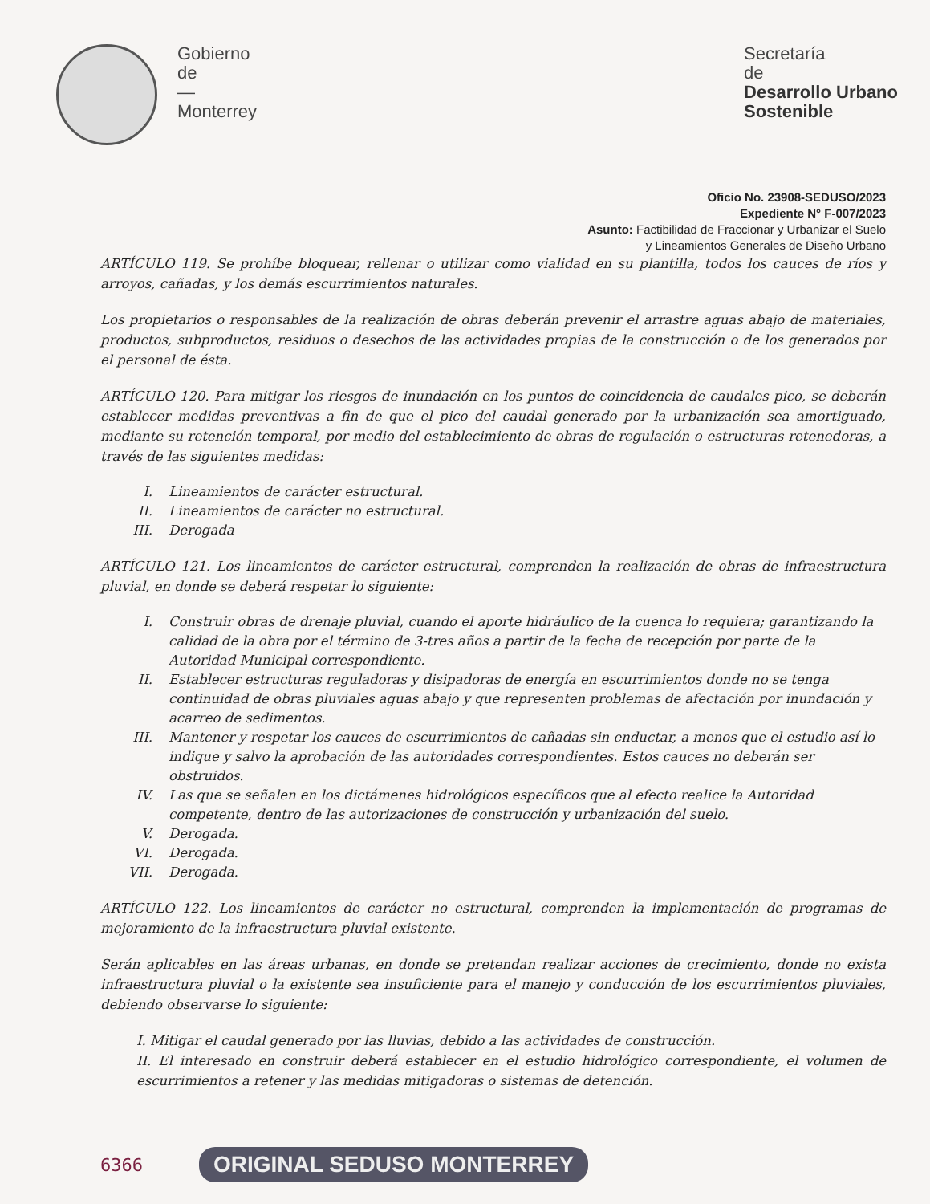Gobierno
de
—
Monterrey
Secretaría
de
Desarrollo Urbano
Sostenible
Oficio No. 23908-SEDUSO/2023
Expediente N° F-007/2023
Asunto: Factibilidad de Fraccionar y Urbanizar el Suelo
y Lineamientos Generales de Diseño Urbano
ARTÍCULO 119. Se prohíbe bloquear, rellenar o utilizar como vialidad en su plantilla, todos los cauces de ríos y arroyos, cañadas, y los demás escurrimientos naturales.
Los propietarios o responsables de la realización de obras deberán prevenir el arrastre aguas abajo de materiales, productos, subproductos, residuos o desechos de las actividades propias de la construcción o de los generados por el personal de ésta.
ARTÍCULO 120. Para mitigar los riesgos de inundación en los puntos de coincidencia de caudales pico, se deberán establecer medidas preventivas a fin de que el pico del caudal generado por la urbanización sea amortiguado, mediante su retención temporal, por medio del establecimiento de obras de regulación o estructuras retenedoras, a través de las siguientes medidas:
I. Lineamientos de carácter estructural.
II. Lineamientos de carácter no estructural.
III. Derogada
ARTÍCULO 121. Los lineamientos de carácter estructural, comprenden la realización de obras de infraestructura pluvial, en donde se deberá respetar lo siguiente:
I. Construir obras de drenaje pluvial, cuando el aporte hidráulico de la cuenca lo requiera; garantizando la calidad de la obra por el término de 3-tres años a partir de la fecha de recepción por parte de la Autoridad Municipal correspondiente.
II. Establecer estructuras reguladoras y disipadoras de energía en escurrimientos donde no se tenga continuidad de obras pluviales aguas abajo y que representen problemas de afectación por inundación y acarreo de sedimentos.
III. Mantener y respetar los cauces de escurrimientos de cañadas sin enductar, a menos que el estudio así lo indique y salvo la aprobación de las autoridades correspondientes. Estos cauces no deberán ser obstruidos.
IV. Las que se señalen en los dictámenes hidrológicos específicos que al efecto realice la Autoridad competente, dentro de las autorizaciones de construcción y urbanización del suelo.
V. Derogada.
VI. Derogada.
VII. Derogada.
ARTÍCULO 122. Los lineamientos de carácter no estructural, comprenden la implementación de programas de mejoramiento de la infraestructura pluvial existente.
Serán aplicables en las áreas urbanas, en donde se pretendan realizar acciones de crecimiento, donde no exista infraestructura pluvial o la existente sea insuficiente para el manejo y conducción de los escurrimientos pluviales, debiendo observarse lo siguiente:
I. Mitigar el caudal generado por las lluvias, debido a las actividades de construcción.
II. El interesado en construir deberá establecer en el estudio hidrológico correspondiente, el volumen de escurrimientos a retener y las medidas mitigadoras o sistemas de detención.
6366 ORIGINAL SEDUSO MONTERREY